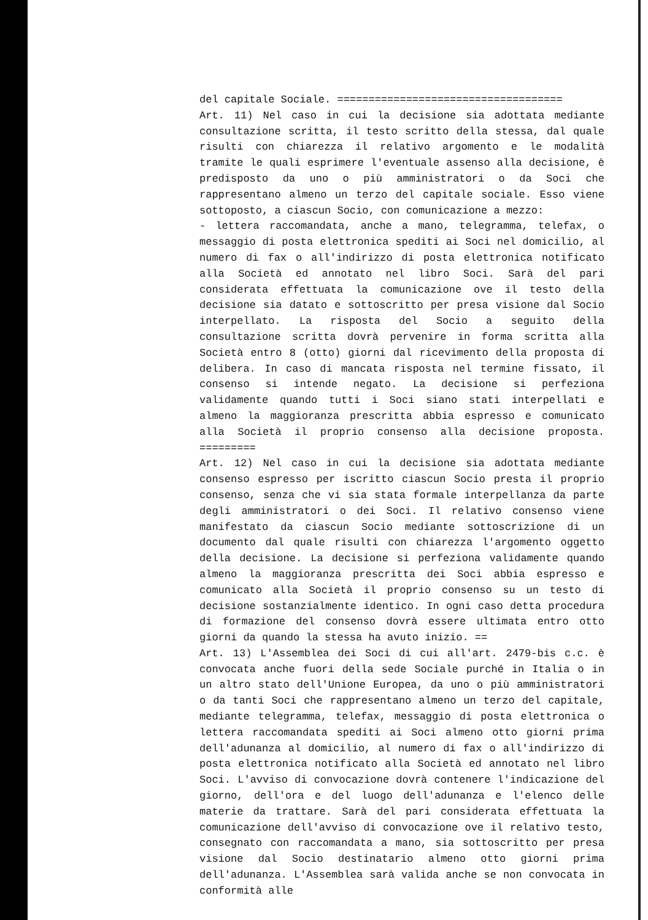del capitale Sociale. ====================================
Art. 11) Nel caso in cui la decisione sia adottata mediante consultazione scritta, il testo scritto della stessa, dal quale risulti con chiarezza il relativo argomento e le modalità tramite le quali esprimere l'eventuale assenso alla decisione, è predisposto da uno o più amministratori o da Soci che rappresentano almeno un terzo del capitale sociale. Esso viene sottoposto, a ciascun Socio, con comunicazione a mezzo:
- lettera raccomandata, anche a mano, telegramma, telefax, o messaggio di posta elettronica spediti ai Soci nel domicilio, al numero di fax o all'indirizzo di posta elettronica notificato alla Società ed annotato nel libro Soci. Sarà del pari considerata effettuata la comunicazione ove il testo della decisione sia datato e sottoscritto per presa visione dal Socio interpellato. La risposta del Socio a seguito della consultazione scritta dovrà pervenire in forma scritta alla Società entro 8 (otto) giorni dal ricevimento della proposta di delibera. In caso di mancata risposta nel termine fissato, il consenso si intende negato. La decisione si perfeziona validamente quando tutti i Soci siano stati interpellati e almeno la maggioranza prescritta abbia espresso e comunicato alla Società il proprio consenso alla decisione proposta. =========
Art. 12) Nel caso in cui la decisione sia adottata mediante consenso espresso per iscritto ciascun Socio presta il proprio consenso, senza che vi sia stata formale interpellanza da parte degli amministratori o dei Soci. Il relativo consenso viene manifestato da ciascun Socio mediante sottoscrizione di un documento dal quale risulti con chiarezza l'argomento oggetto della decisione. La decisione si perfeziona validamente quando almeno la maggioranza prescritta dei Soci abbia espresso e comunicato alla Società il proprio consenso su un testo di decisione sostanzialmente identico. In ogni caso detta procedura di formazione del consenso dovrà essere ultimata entro otto giorni da quando la stessa ha avuto inizio. ==
Art. 13) L'Assemblea dei Soci di cui all'art. 2479-bis c.c. è convocata anche fuori della sede Sociale purché in Italia o in un altro stato dell'Unione Europea, da uno o più amministratori o da tanti Soci che rappresentano almeno un terzo del capitale, mediante telegramma, telefax, messaggio di posta elettronica o lettera raccomandata spediti ai Soci almeno otto giorni prima dell'adunanza al domicilio, al numero di fax o all'indirizzo di posta elettronica notificato alla Società ed annotato nel libro Soci. L'avviso di convocazione dovrà contenere l'indicazione del giorno, dell'ora e del luogo dell'adunanza e l'elenco delle materie da trattare. Sarà del pari considerata effettuata la comunicazione dell'avviso di convocazione ove il relativo testo, consegnato con raccomandata a mano, sia sottoscritto per presa visione dal Socio destinatario almeno otto giorni prima dell'adunanza. L'Assemblea sarà valida anche se non convocata in conformità alle